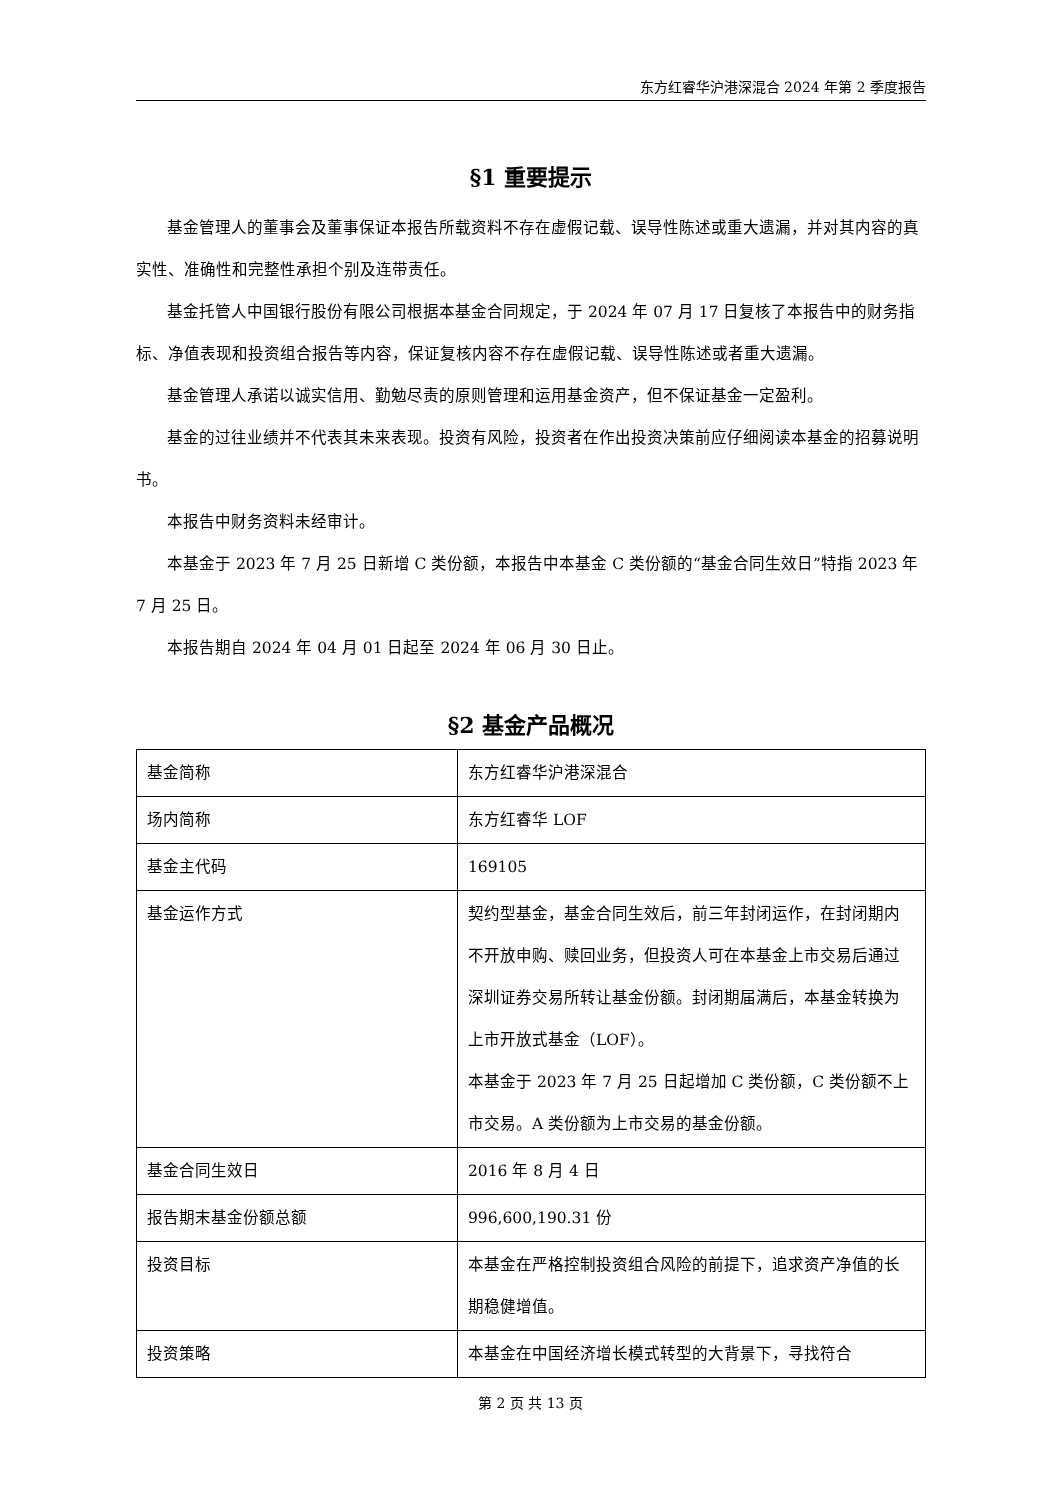东方红睿华沪港深混合 2024 年第 2 季度报告
§1 重要提示
基金管理人的董事会及董事保证本报告所载资料不存在虚假记载、误导性陈述或重大遗漏，并对其内容的真实性、准确性和完整性承担个别及连带责任。
基金托管人中国银行股份有限公司根据本基金合同规定，于 2024 年 07 月 17 日复核了本报告中的财务指标、净值表现和投资组合报告等内容，保证复核内容不存在虚假记载、误导性陈述或者重大遗漏。
基金管理人承诺以诚实信用、勤勉尽责的原则管理和运用基金资产，但不保证基金一定盈利。
基金的过往业绩并不代表其未来表现。投资有风险，投资者在作出投资决策前应仔细阅读本基金的招募说明书。
本报告中财务资料未经审计。
本基金于 2023 年 7 月 25 日新增 C 类份额，本报告中本基金 C 类份额的“基金合同生效日”特指 2023 年 7 月 25 日。
本报告期自 2024 年 04 月 01 日起至 2024 年 06 月 30 日止。
§2 基金产品概况
| 基金简称 | 东方红睿华沪港深混合 |
| 场内简称 | 东方红睿华 LOF |
| 基金主代码 | 169105 |
| 基金运作方式 | 契约型基金，基金合同生效后，前三年封闭运作，在封闭期内不开放申购、赎回业务，但投资人可在本基金上市交易后通过深圳证券交易所转让基金份额。封闭期届满后，本基金转换为上市开放式基金（LOF）。 本基金于 2023 年 7 月 25 日起增加 C 类份额，C 类份额不上市交易。A 类份额为上市交易的基金份额。 |
| 基金合同生效日 | 2016 年 8 月 4 日 |
| 报告期末基金份额总额 | 996,600,190.31 份 |
| 投资目标 | 本基金在严格控制投资组合风险的前提下，追求资产净值的长期稳健增值。 |
| 投资策略 | 本基金在中国经济增长模式转型的大背景下，寻找符合 |
第 2 页 共 13 页